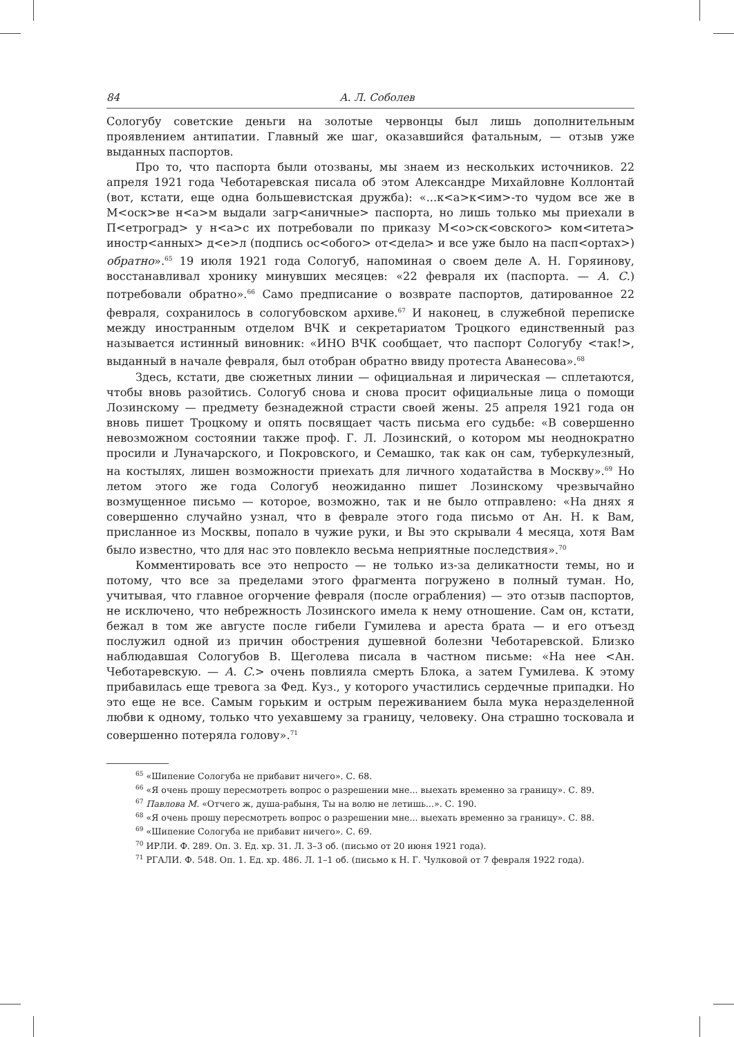84 А. Л. Соболев
Сологубу советские деньги на золотые червонцы был лишь дополнительным проявлением антипатии. Главный же шаг, оказавшийся фатальным, — отзыв уже выданных паспортов.
Про то, что паспорта были отозваны, мы знаем из нескольких источников. 22 апреля 1921 года Чеботаревская писала об этом Александре Михайловне Коллонтай (вот, кстати, еще одна большевистская дружба): «...к<а>к<им>-то чудом все же в М<оск>ве н<а>м выдали загр<аничные> паспорта, но лишь только мы приехали в П<етроград> у н<а>с их потребовали по приказу М<о>ск<овского> ком<итета> иностр<анных> д<е>л (подпись ос<обого> от<дела> и все уже было на пасп<ортах>) обратно».<sup>65</sup> 19 июля 1921 года Сологуб, напоминая о своем деле А. Н. Горяинову, восстанавливал хронику минувших месяцев: «22 февраля их (паспорта. — А. С.) потребовали обратно».<sup>66</sup> Само предписание о возврате паспортов, датированное 22 февраля, сохранилось в сологубовском архиве.<sup>67</sup> И наконец, в служебной переписке между иностранным отделом ВЧК и секретариатом Троцкого единственный раз называется истинный виновник: «ИНО ВЧК сообщает, что паспорт Сологубу <так!>, выданный в начале февраля, был отобран обратно ввиду протеста Аванесова».<sup>68</sup>
Здесь, кстати, две сюжетных линии — официальная и лирическая — сплетаются, чтобы вновь разойтись. Сологуб снова и снова просит официальные лица о помощи Лозинскому — предмету безнадежной страсти своей жены. 25 апреля 1921 года он вновь пишет Троцкому и опять посвящает часть письма его судьбе: «В совершенно невозможном состоянии также проф. Г. Л. Лозинский, о котором мы неоднократно просили и Луначарского, и Покровского, и Семашко, так как он сам, туберкулезный, на костылях, лишен возможности приехать для личного ходатайства в Москву».<sup>69</sup> Но летом этого же года Сологуб неожиданно пишет Лозинскому чрезвычайно возмущенное письмо — которое, возможно, так и не было отправлено: «На днях я совершенно случайно узнал, что в феврале этого года письмо от Ан. Н. к Вам, присланное из Москвы, попало в чужие руки, и Вы это скрывали 4 месяца, хотя Вам было известно, что для нас это повлекло весьма неприятные последствия».<sup>70</sup>
Комментировать все это непросто — не только из-за деликатности темы, но и потому, что все за пределами этого фрагмента погружено в полный туман. Но, учитывая, что главное огорчение февраля (после ограбления) — это отзыв паспортов, не исключено, что небрежность Лозинского имела к нему отношение. Сам он, кстати, бежал в том же августе после гибели Гумилева и ареста брата — и его отъезд послужил одной из причин обострения душевной болезни Чеботаревской. Близко наблюдавшая Сологубов В. Щеголева писала в частном письме: «На нее <Ан. Чеботаревскую. — А. С.> очень повлияла смерть Блока, а затем Гумилева. К этому прибавилась еще тревога за Фед. Куз., у которого участились сердечные припадки. Но это еще не все. Самым горьким и острым переживанием была мука неразделенной любви к одному, только что уехавшему за границу, человеку. Она страшно тосковала и совершенно потеряла голову».<sup>71</sup>
<sup>65</sup> «Шипение Сологуба не прибавит ничего». С. 68.
<sup>66</sup> «Я очень прошу пересмотреть вопрос о разрешении мне... выехать временно за границу». С. 89.
<sup>67</sup> Павлова М. «Отчего ж, душа-рабыня, Ты на волю не летишь...». С. 190.
<sup>68</sup> «Я очень прошу пересмотреть вопрос о разрешении мне... выехать временно за границу». С. 88.
<sup>69</sup> «Шипение Сологуба не прибавит ничего». С. 69.
<sup>70</sup> ИРЛИ. Ф. 289. Оп. 3. Ед. хр. 31. Л. 3–3 об. (письмо от 20 июня 1921 года).
<sup>71</sup> РГАЛИ. Ф. 548. Оп. 1. Ед. хр. 486. Л. 1–1 об. (письмо к Н. Г. Чулковой от 7 февраля 1922 года).